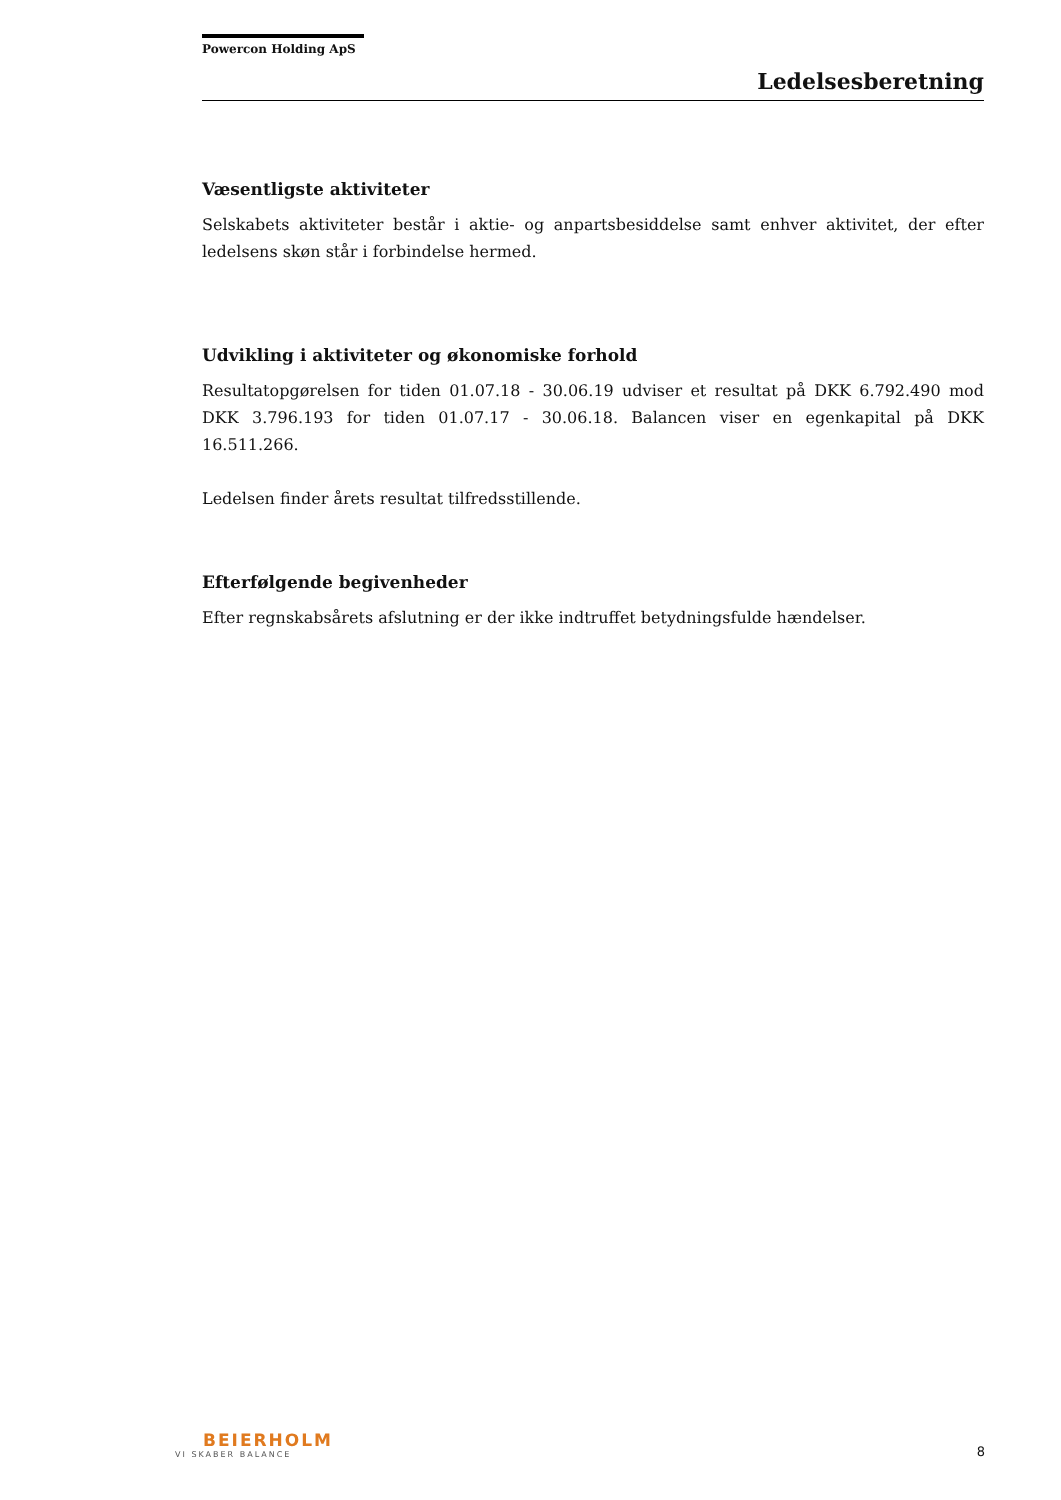Powercon Holding ApS
Ledelsesberetning
Væsentligste aktiviteter
Selskabets aktiviteter består i aktie- og anpartsbesiddelse samt enhver aktivitet, der efter ledelsens skøn står i forbindelse hermed.
Udvikling i aktiviteter og økonomiske forhold
Resultatopgørelsen for tiden 01.07.18 - 30.06.19 udviser et resultat på DKK 6.792.490 mod DKK 3.796.193 for tiden 01.07.17 - 30.06.18. Balancen viser en egenkapital på DKK 16.511.266.
Ledelsen finder årets resultat tilfredsstillende.
Efterfølgende begivenheder
Efter regnskabsårets afslutning er der ikke indtruffet betydningsfulde hændelser.
BEIERHOLM
VI SKABER BALANCE
8